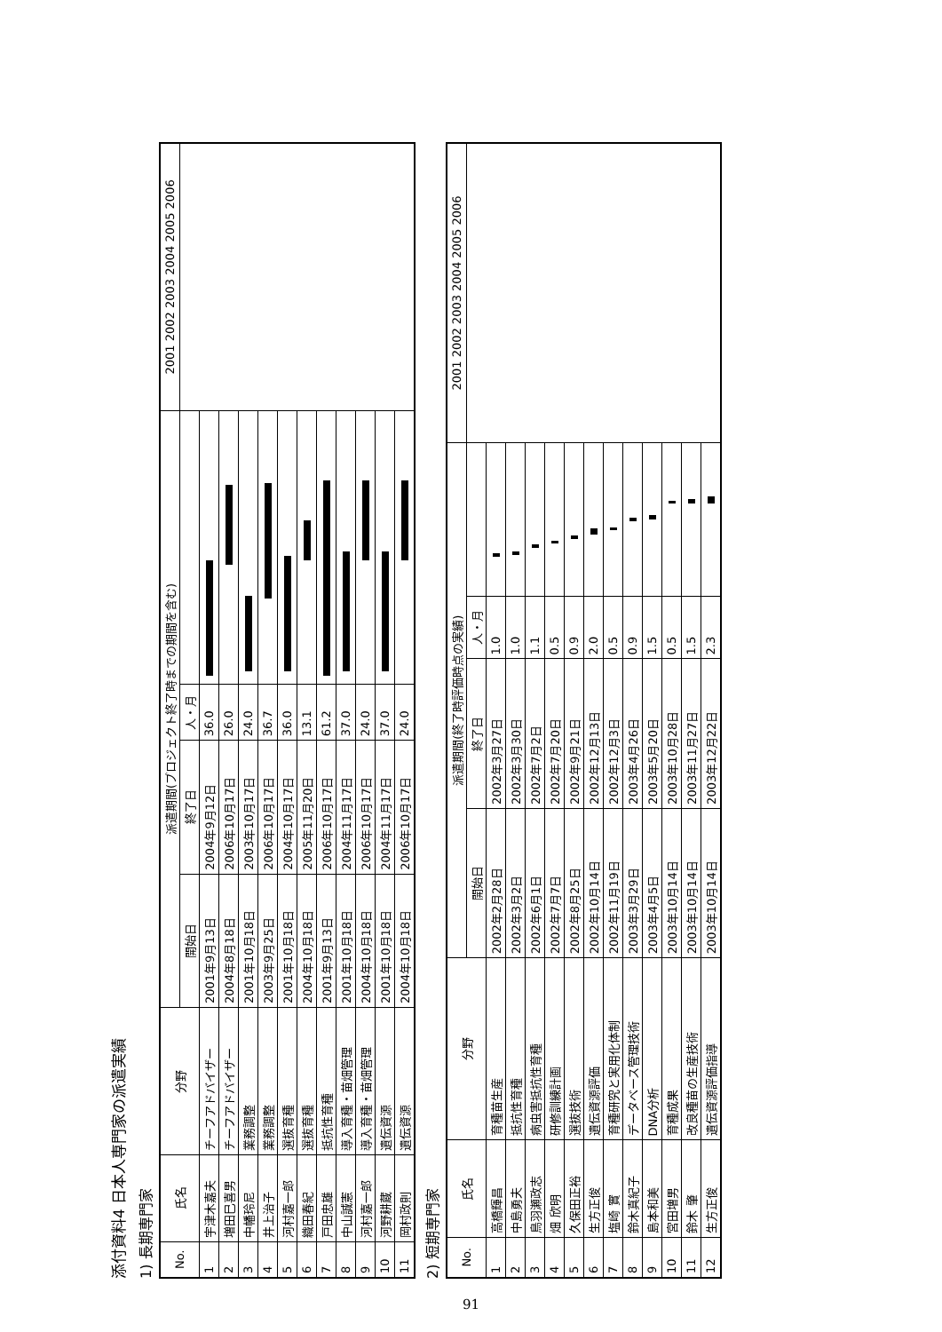添付資料4 日本人専門家の派遣実績
1) 長期専門家
| No. | 氏名 | 分野 | 派遣期間(プロジェクト終了時までの期間を含む) | | | | 2001 2002 2003 2004 2005 2006 |
| --- | --- | --- | --- | --- | --- | --- | --- |
| | | | 開始日 | 終了日 | 人・月 | | |
| 1 | 宇津木嘉夫 | チーフアドバイザー | 2001年9月13日 | 2004年9月12日 | 36.0 | | |
| 2 | 増田巳喜男 | チーフアドバイザー | 2004年8月18日 | 2006年10月17日 | 26.0 | | |
| 3 | 中幡玲尼 | 業務調整 | 2001年10月18日 | 2003年10月17日 | 24.0 | | |
| 4 | 井上治子 | 業務調整 | 2003年9月25日 | 2006年10月17日 | 36.7 | | |
| 5 | 河村嘉一郎 | 選抜育種 | 2001年10月18日 | 2004年10月17日 | 36.0 | | |
| 6 | 織田春紀 | 選抜育種 | 2004年10月18日 | 2005年11月20日 | 13.1 | | |
| 7 | 戸田忠雄 | 抵抗性育種 | 2001年9月13日 | 2006年10月17日 | 61.2 | | |
| 8 | 中山誠憲 | 導入育種・苗畑管理 | 2001年10月18日 | 2004年11月17日 | 37.0 | | |
| 9 | 河村嘉一郎 | 導入育種・苗畑管理 | 2004年10月18日 | 2006年10月17日 | 24.0 | | |
| 10 | 河野耕蔵 | 遺伝資源 | 2001年10月18日 | 2004年11月17日 | 37.0 | | |
| 11 | 岡村政則 | 遺伝資源 | 2004年10月18日 | 2006年10月17日 | 24.0 | | |
2) 短期専門家
| No. | 氏名 | 分野 | 派遣期間(終了時評価時点の実績) | | | | 2001 2002 2003 2004 2005 2006 |
| --- | --- | --- | --- | --- | --- | --- | --- |
| | | | 開始日 | 終了日 | 人・月 | | |
| 1 | 高橋輝昌 | 育種苗生産 | 2002年2月28日 | 2002年3月27日 | 1.0 | | |
| 2 | 中島勇夫 | 抵抗性育種 | 2002年3月2日 | 2002年3月30日 | 1.0 | | |
| 3 | 鳥羽瀬政志 | 病虫害抵抗性育種 | 2002年6月1日 | 2002年7月2日 | 1.1 | | |
| 4 | 畑 欣明 | 研修訓練計画 | 2002年7月7日 | 2002年7月20日 | 0.5 | | |
| 5 | 久保田正裕 | 選抜技術 | 2002年8月25日 | 2002年9月21日 | 0.9 | | |
| 6 | 生方正俊 | 遺伝資源評価 | 2002年10月14日 | 2002年12月13日 | 2.0 | | |
| 7 | 塩崎 實 | 育種研究と実用化体制 | 2002年11月19日 | 2002年12月3日 | 0.5 | | |
| 8 | 鈴木真紀子 | データベース管理技術 | 2003年3月29日 | 2003年4月26日 | 0.9 | | |
| 9 | 島本和美 | DNA分析 | 2003年4月5日 | 2003年5月20日 | 1.5 | | |
| 10 | 宮田増男 | 育種成果 | 2003年10月14日 | 2003年10月28日 | 0.5 | | |
| 11 | 鈴木 肇 | 改良種苗の生産技術 | 2003年10月14日 | 2003年11月27日 | 1.5 | | |
| 12 | 生方正俊 | 遺伝資源評価指導 | 2003年10月14日 | 2003年12月22日 | 2.3 | | |
91